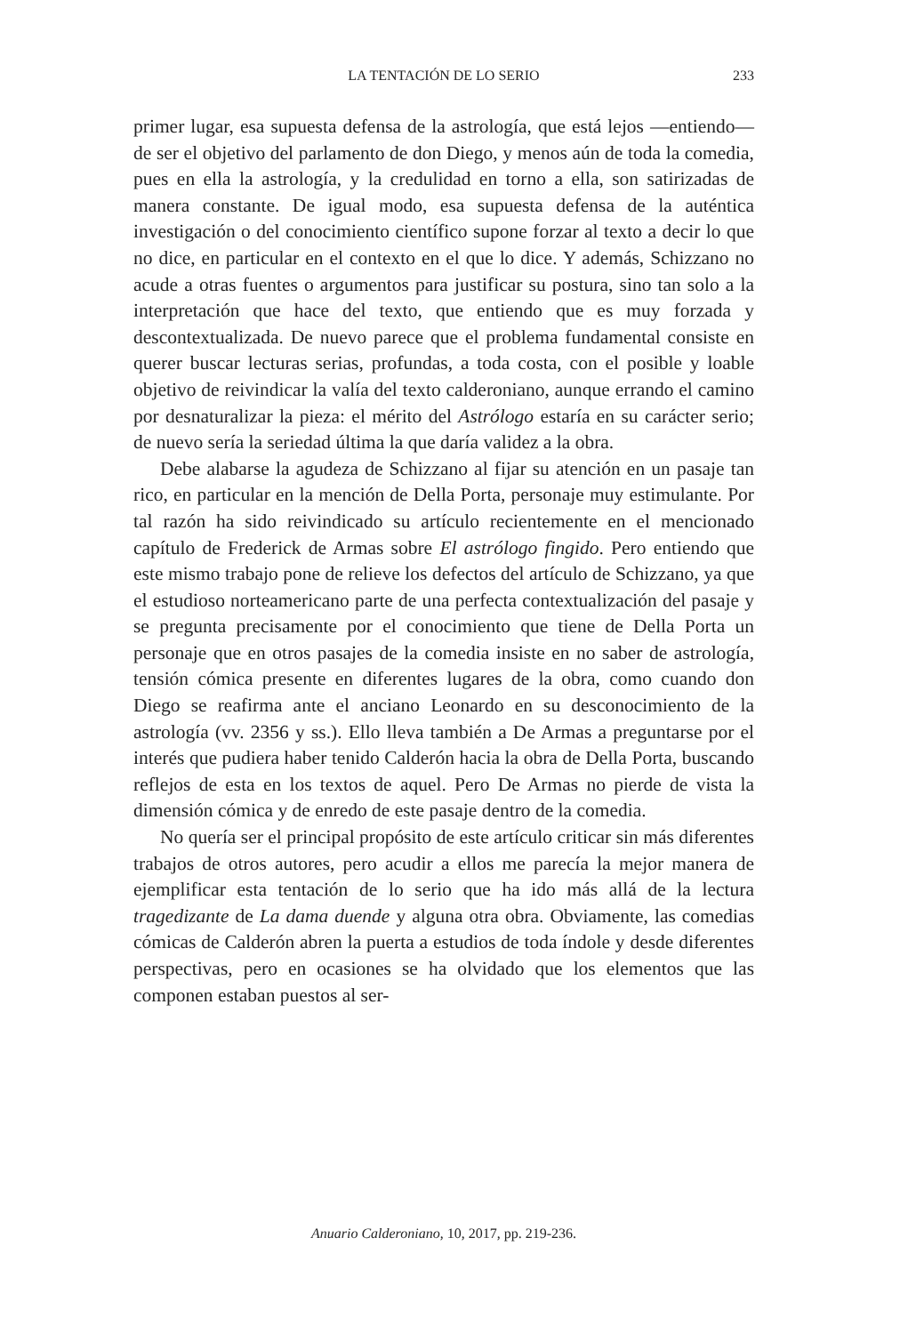LA TENTACIÓN DE LO SERIO
233
primer lugar, esa supuesta defensa de la astrología, que está lejos —entiendo— de ser el objetivo del parlamento de don Diego, y menos aún de toda la comedia, pues en ella la astrología, y la credulidad en torno a ella, son satirizadas de manera constante. De igual modo, esa supuesta defensa de la auténtica investigación o del conocimiento científico supone forzar al texto a decir lo que no dice, en particular en el contexto en el que lo dice. Y además, Schizzano no acude a otras fuentes o argumentos para justificar su postura, sino tan solo a la interpretación que hace del texto, que entiendo que es muy forzada y descontextualizada. De nuevo parece que el problema fundamental consiste en querer buscar lecturas serias, profundas, a toda costa, con el posible y loable objetivo de reivindicar la valía del texto calderoniano, aunque errando el camino por desnaturalizar la pieza: el mérito del Astrólogo estaría en su carácter serio; de nuevo sería la seriedad última la que daría validez a la obra.
Debe alabarse la agudeza de Schizzano al fijar su atención en un pasaje tan rico, en particular en la mención de Della Porta, personaje muy estimulante. Por tal razón ha sido reivindicado su artículo recientemente en el mencionado capítulo de Frederick de Armas sobre El astrólogo fingido. Pero entiendo que este mismo trabajo pone de relieve los defectos del artículo de Schizzano, ya que el estudioso norteamericano parte de una perfecta contextualización del pasaje y se pregunta precisamente por el conocimiento que tiene de Della Porta un personaje que en otros pasajes de la comedia insiste en no saber de astrología, tensión cómica presente en diferentes lugares de la obra, como cuando don Diego se reafirma ante el anciano Leonardo en su desconocimiento de la astrología (vv. 2356 y ss.). Ello lleva también a De Armas a preguntarse por el interés que pudiera haber tenido Calderón hacia la obra de Della Porta, buscando reflejos de esta en los textos de aquel. Pero De Armas no pierde de vista la dimensión cómica y de enredo de este pasaje dentro de la comedia.
No quería ser el principal propósito de este artículo criticar sin más diferentes trabajos de otros autores, pero acudir a ellos me parecía la mejor manera de ejemplificar esta tentación de lo serio que ha ido más allá de la lectura tragedizante de La dama duende y alguna otra obra. Obviamente, las comedias cómicas de Calderón abren la puerta a estudios de toda índole y desde diferentes perspectivas, pero en ocasiones se ha olvidado que los elementos que las componen estaban puestos al ser-
Anuario Calderoniano, 10, 2017, pp. 219-236.